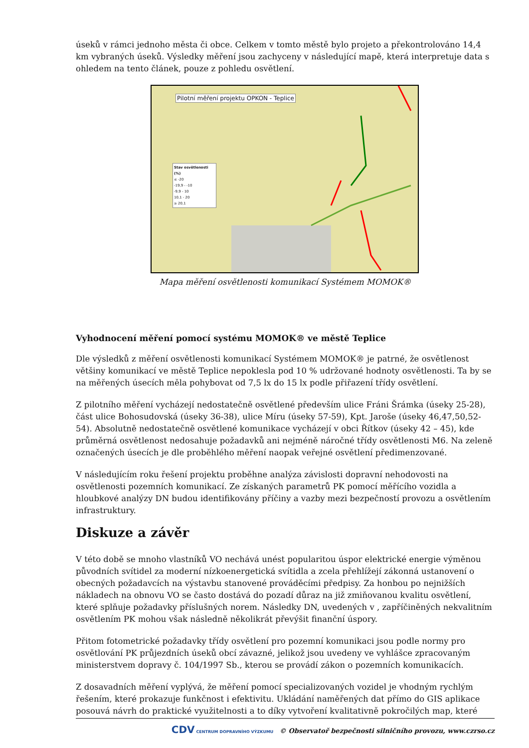úseků v rámci jednoho města či obce. Celkem v tomto městě bylo projeto a překontrolováno 14,4 km vybraných úseků. Výsledky měření jsou zachyceny v následující mapě, která interpretuje data s ohledem na tento článek, pouze z pohledu osvětlení.
Pilotní měření projektu OPKON - Teplice
Stav osvětlenosti (%)
≤ -20
-19,9 - -10
-9,9 - 10
10,1 - 20
≥ 20,1
Mapa měření osvětlenosti komunikací Systémem MOMOK®
Vyhodnocení měření pomocí systému MOMOK® ve městě Teplice
Dle výsledků z měření osvětlenosti komunikací Systémem MOMOK® je patrné, že osvětlenost většiny komunikací ve městě Teplice nepoklesla pod 10 % udržované hodnoty osvětlenosti. Ta by se na měřených úsecích měla pohybovat od 7,5 lx do 15 lx podle přiřazení třídy osvětlení.
Z pilotního měření vycházejí nedostatečně osvětlené především ulice Fráni Šrámka (úseky 25-28), část ulice Bohosudovská (úseky 36-38), ulice Míru (úseky 57-59), Kpt. Jaroše (úseky 46,47,50,52-54). Absolutně nedostatečně osvětlené komunikace vycházejí v obci Řítkov (úseky 42 – 45), kde průměrná osvětlenost nedosahuje požadavků ani nejméně náročné třídy osvětlenosti M6. Na zeleně označených úsecích je dle proběhlého měření naopak veřejné osvětlení předimenzované.
V následujícím roku řešení projektu proběhne analýza závislosti dopravní nehodovosti na osvětlenosti pozemních komunikací. Ze získaných parametrů PK pomocí měřícího vozidla a hloubkové analýzy DN budou identifikovány příčiny a vazby mezi bezpečností provozu a osvětlením infrastruktury.
Diskuze a závěr
V této době se mnoho vlastníků VO nechává unést popularitou úspor elektrické energie výměnou původních svítidel za moderní nízkoenergetická svítidla a zcela přehlížejí zákonná ustanovení o obecných požadavcích na výstavbu stanovené prováděcími předpisy. Za honbou po nejnižších nákladech na obnovu VO se často dostává do pozadí důraz na již zmiňovanou kvalitu osvětlení, které splňuje požadavky příslušných norem. Následky DN, uvedených v , zapříčiněných nekvalitním osvětlením PK mohou však následně několikrát převýšit finanční úspory.
Přitom fotometrické požadavky třídy osvětlení pro pozemní komunikaci jsou podle normy pro osvětlování PK průjezdních úseků obcí závazné, jelikož jsou uvedeny ve vyhlášce zpracovaným ministerstvem dopravy č. 104/1997 Sb., kterou se provádí zákon o pozemních komunikacích.
Z dosavadních měření vyplývá, že měření pomocí specializovaných vozidel je vhodným rychlým řešením, které prokazuje funkčnost i efektivitu. Ukládání naměřených dat přímo do GIS aplikace posouvá návrh do praktické využitelnosti a to díky vytvoření kvalitativně pokročilých map, které
CDV CENTRUM DOPRAVNÍHO VÝZKUMU © Observatoř bezpečnosti silničního provozu, www.czrso.cz